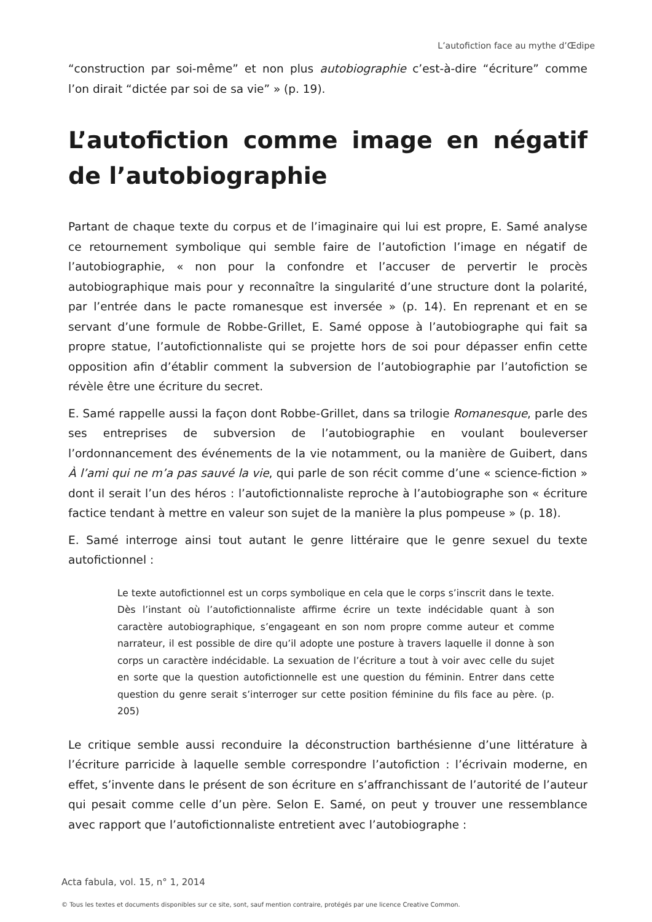L’autofiction face au mythe d’Œdipe
“construction par soi-même” et non plus autobiographie c’est-à-dire “écriture” comme l’on dirait “dictée par soi de sa vie” » (p. 19).
L’autofiction comme image en négatif de l’autobiographie
Partant de chaque texte du corpus et de l’imaginaire qui lui est propre, E. Samé analyse ce retournement symbolique qui semble faire de l’autofiction l’image en négatif de l’autobiographie, « non pour la confondre et l’accuser de pervertir le procès autobiographique mais pour y reconnaître la singularité d’une structure dont la polarité, par l’entrée dans le pacte romanesque est inversée » (p. 14). En reprenant et en se servant d’une formule de Robbe-Grillet, E. Samé oppose à l’autobiographe qui fait sa propre statue, l’autofictionnaliste qui se projette hors de soi pour dépasser enfin cette opposition afin d’établir comment la subversion de l’autobiographie par l’autofiction se révèle être une écriture du secret.
E. Samé rappelle aussi la façon dont Robbe-Grillet, dans sa trilogie Romanesque, parle des ses entreprises de subversion de l’autobiographie en voulant bouleverser l’ordonnancement des événements de la vie notamment, ou la manière de Guibert, dans À l’ami qui ne m’a pas sauvé la vie, qui parle de son récit comme d’une « science-fiction » dont il serait l’un des héros : l’autofictionnaliste reproche à l’autobiographe son « écriture factice tendant à mettre en valeur son sujet de la manière la plus pompeuse » (p. 18).
E. Samé interroge ainsi tout autant le genre littéraire que le genre sexuel du texte autofictionnel :
Le texte autofictionnel est un corps symbolique en cela que le corps s’inscrit dans le texte. Dès l’instant où l’autofictionnaliste affirme écrire un texte indécidable quant à son caractère autobiographique, s’engageant en son nom propre comme auteur et comme narrateur, il est possible de dire qu’il adopte une posture à travers laquelle il donne à son corps un caractère indécidable. La sexuation de l’écriture a tout à voir avec celle du sujet en sorte que la question autofictionnelle est une question du féminin. Entrer dans cette question du genre serait s’interroger sur cette position féminine du fils face au père. (p. 205)
Le critique semble aussi reconduire la déconstruction barthésienne d’une littérature à l’écriture parricide à laquelle semble correspondre l’autofiction : l’écrivain moderne, en effet, s’invente dans le présent de son écriture en s’affranchissant de l’autorité de l’auteur qui pesait comme celle d’un père. Selon E. Samé, on peut y trouver une ressemblance avec rapport que l’autofictionnaliste entretient avec l’autobiographe :
Acta fabula, vol. 15, n° 1, 2014
© Tous les textes et documents disponibles sur ce site, sont, sauf mention contraire, protégés par une licence Creative Common.